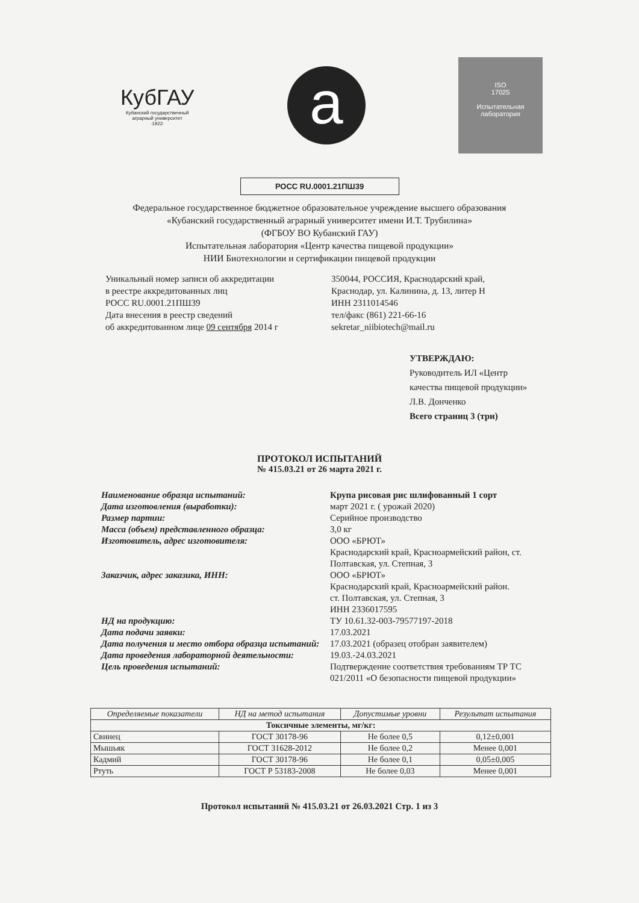КубГАУ
Кубанский государственный
аграрный университет
·1922·
a
ISO
17025
Испытательная
лаборатория
РОСС RU.0001.21ПШ39
Федеральное государственное бюджетное образовательное учреждение высшего образования
«Кубанский государственный аграрный университет имени И.Т. Трубилина»
(ФГБОУ ВО Кубанский ГАУ)
Испытательная лаборатория «Центр качества пищевой продукции»
НИИ Биотехнологии и сертификации пищевой продукции
Уникальный номер записи об аккредитации
в реестре аккредитованных лиц
РОСС RU.0001.21ПШ39
Дата внесения в реестр сведений
об аккредитованном лице 09 сентября 2014 г
350044, РОССИЯ, Краснодарский край,
Краснодар, ул. Калинина, д. 13, литер Н
ИНН 2311014546
тел/факс (861) 221-66-16
sekretar_niibiotech@mail.ru
УТВЕРЖДАЮ:
Руководитель ИЛ «Центр
качества пищевой продукции»
Л.В. Донченко
Всего страниц 3 (три)
ПРОТОКОЛ ИСПЫТАНИЙ
№ 415.03.21 от 26 марта 2021 г.
| Наименование образца испытаний: | Крупа рисовая рис шлифованный 1 сорт |
| Дата изготовления (выработки): | март 2021 г. ( урожай 2020) |
| Размер партии: | Серийное производство |
| Масса (объем) представленного образца: | 3,0 кг |
| Изготовитель, адрес изготовителя: | ООО «БРЮТ» Краснодарский край, Красноармейский район, ст. Полтавская, ул. Степная, 3 |
| Заказчик, адрес заказика, ИНН: | ООО «БРЮТ» Краснодарский край, Красноармейский район. ст. Полтавская, ул. Степная, 3 ИНН 2336017595 |
| НД на продукцию: | ТУ 10.61.32-003-79577197-2018 |
| Дата подачи заявки: | 17.03.2021 |
| Дата получения и место отбора образца испытаний: | 17.03.2021 (образец отобран заявителем) |
| Дата проведения лабораторной деятельности: | 19.03.-24.03.2021 |
| Цель проведения испытаний: | Подтверждение соответствия требованиям ТР ТС 021/2011 «О безопасности пищевой продукции» |
| Определяемые показатели | НД на метод испытания | Допустимые уровни | Результат испытания |
| --- | --- | --- | --- |
| Токсичные элементы, мг/кг: | | | |
| Свинец | ГОСТ 30178-96 | Не более 0,5 | 0,12±0,001 |
| Мышьяк | ГОСТ 31628-2012 | Не более 0,2 | Менее 0,001 |
| Кадмий | ГОСТ 30178-96 | Не более 0,1 | 0,05±0,005 |
| Ртуть | ГОСТ Р 53183-2008 | Не более 0,03 | Менее 0,001 |
Протокол испытаний № 415.03.21 от 26.03.2021 Стр. 1 из 3